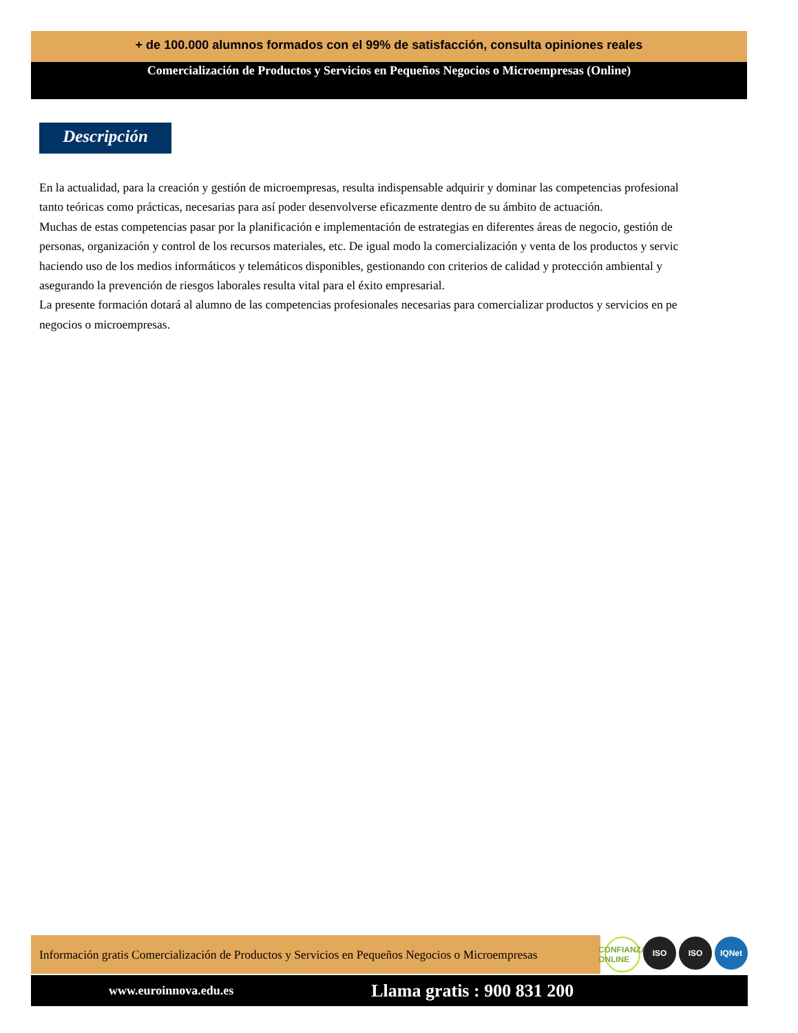+ de 100.000 alumnos formados con el 99% de satisfacción, consulta opiniones reales
Comercialización de Productos y Servicios en Pequeños Negocios o Microempresas (Online)
Descripción
En la actualidad, para la creación y gestión de microempresas, resulta indispensable adquirir y dominar las competencias profesional
tanto teóricas como prácticas, necesarias para así poder desenvolverse eficazmente dentro de su ámbito de actuación.
Muchas de estas competencias pasar por la planificación e implementación de estrategias en diferentes áreas de negocio, gestión de
personas, organización y control de los recursos materiales, etc. De igual modo la comercialización y venta de los productos y servic
haciendo uso de los medios informáticos y telemáticos disponibles, gestionando con criterios de calidad y protección ambiental y
asegurando la prevención de riesgos laborales resulta vital para el éxito empresarial.
La presente formación dotará al alumno de las competencias profesionales necesarias para comercializar productos y servicios en pe
negocios o microempresas.
Información gratis Comercialización de Productos y Servicios en Pequeños Negocios o Microempresas
CONFIANZA ONLINE ISO ISO IQNet
www.euroinnova.edu.es Llama gratis : 900 831 200